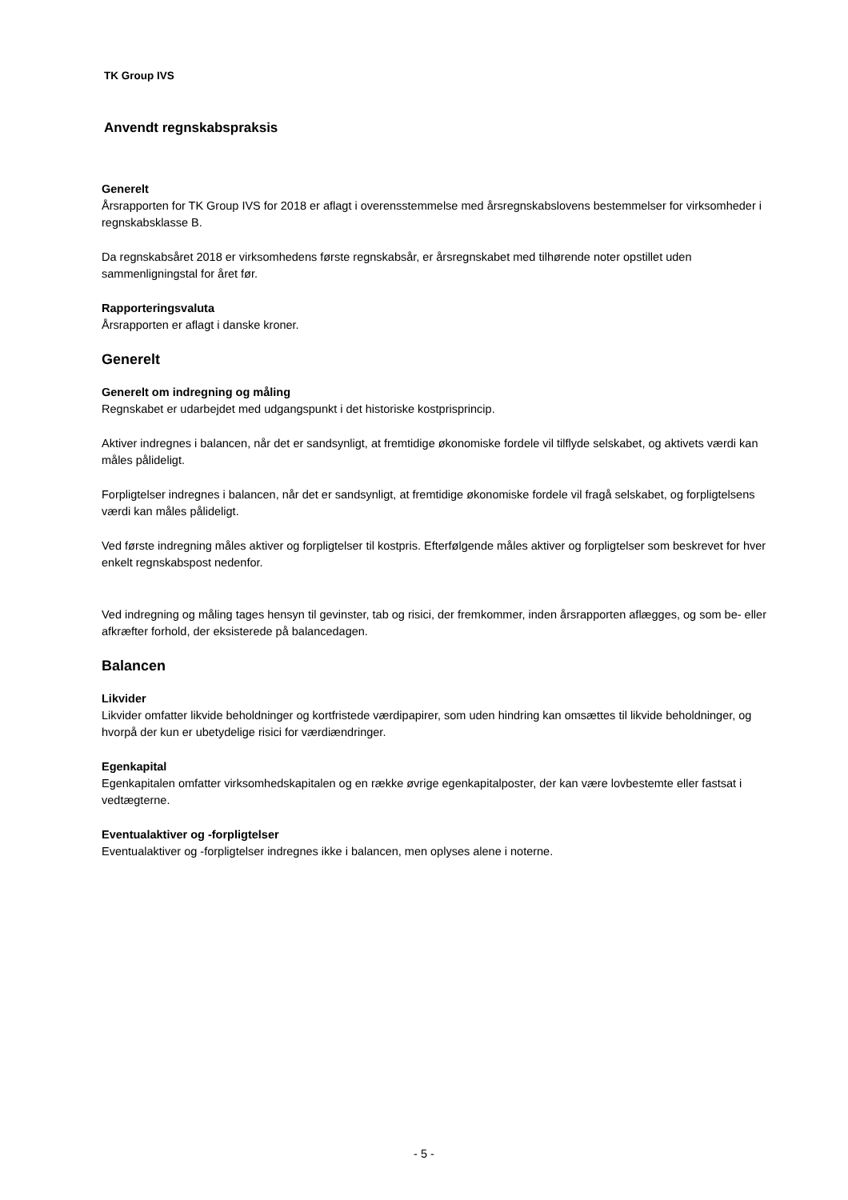TK Group IVS
Anvendt regnskabspraksis
Generelt
Årsrapporten for TK Group IVS for 2018 er aflagt i overensstemmelse med årsregnskabslovens bestemmelser for virksomheder i regnskabsklasse B.
Da regnskabsåret 2018 er virksomhedens første regnskabsår, er årsregnskabet med tilhørende noter opstillet uden sammenligningstal for året før.
Rapporteringsvaluta
Årsrapporten er aflagt i danske kroner.
Generelt
Generelt om indregning og måling
Regnskabet er udarbejdet med udgangspunkt i det historiske kostprisprincip.
Aktiver indregnes i balancen, når det er sandsynligt, at fremtidige økonomiske fordele vil tilflyde selskabet, og aktivets værdi kan måles pålideligt.
Forpligtelser indregnes i balancen, når det er sandsynligt, at fremtidige økonomiske fordele vil fragå selskabet, og forpligtelsens værdi kan måles pålideligt.
Ved første indregning måles aktiver og forpligtelser til kostpris. Efterfølgende måles aktiver og forpligtelser som beskrevet for hver enkelt regnskabspost nedenfor.
Ved indregning og måling tages hensyn til gevinster, tab og risici, der fremkommer, inden årsrapporten aflægges, og som be- eller afkræfter forhold, der eksisterede på balancedagen.
Balancen
Likvider
Likvider omfatter likvide beholdninger og kortfristede værdipapirer, som uden hindring kan omsættes til likvide beholdninger, og hvorpå der kun er ubetydelige risici for værdiændringer.
Egenkapital
Egenkapitalen omfatter virksomhedskapitalen og en række øvrige egenkapitalposter, der kan være lovbestemte eller fastsat i vedtægterne.
Eventualaktiver og -forpligtelser
Eventualaktiver og -forpligtelser indregnes ikke i balancen, men oplyses alene i noterne.
- 5 -